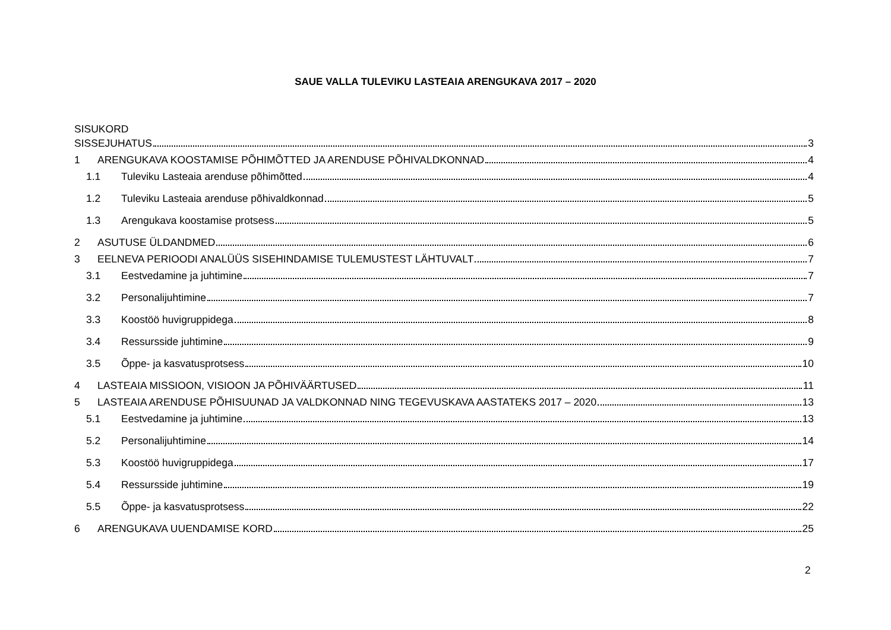SAUE VALLA TULEVIKU LASTEAIA ARENGUKAVA 2017 – 2020
SISUKORD
SISSEJUHATUS 3
1 ARENGUKAVA KOOSTAMISE PÕHIMÕTTED JA ARENDUSE PÕHIVALDKONNAD 4
1.1 Tuleviku Lasteaia arenduse põhimõtted 4
1.2 Tuleviku Lasteaia arenduse põhivaldkonnad 5
1.3 Arengukava koostamise protsess 5
2 ASUTUSE ÜLDANDMED 6
3 EELNEVA PERIOODI ANALÜÜS SISEHINDAMISE TULEMUSTEST LÄHTUVALT 7
3.1 Eestvedamine ja juhtimine 7
3.2 Personalijuhtimine 7
3.3 Koostöö huvigruppidega 8
3.4 Ressursside juhtimine 9
3.5 Õppe- ja kasvatusprotsess 10
4 LASTEAIA MISSIOON, VISIOON JA PÕHIVÄÄRTUSED 11
5 LASTEAIA ARENDUSE PÕHISUUNAD JA VALDKONNAD NING TEGEVUSKAVA AASTATEKS 2017 – 2020 13
5.1 Eestvedamine ja juhtimine 13
5.2 Personalijuhtimine 14
5.3 Koostöö huvigruppidega 17
5.4 Ressursside juhtimine 19
5.5 Õppe- ja kasvatusprotsess 22
6 ARENGUKAVA UUENDAMISE KORD 25
2